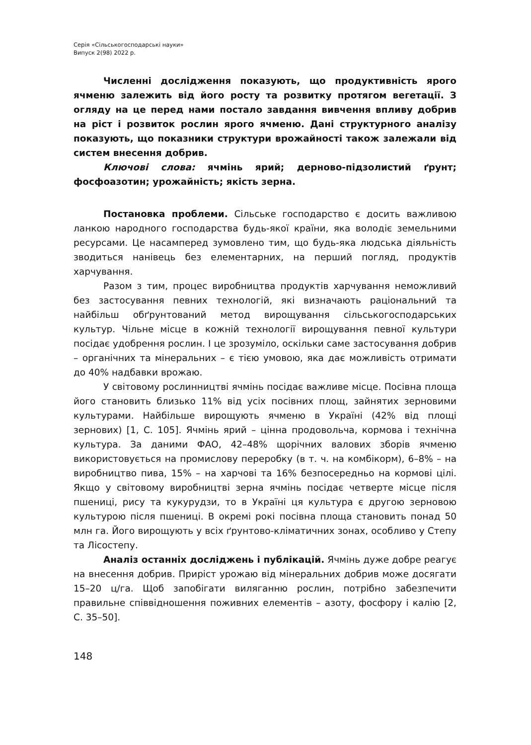Серія «Сільськогосподарські науки»
Випуск 2(98) 2022 р.
Численні дослідження показують, що продуктивність ярого ячменю залежить від його росту та розвитку протягом вегетації. З огляду на це перед нами постало завдання вивчення впливу добрив на ріст і розвиток рослин ярого ячменю. Дані структурного аналізу показують, що показники структури врожайності також залежали від систем внесення добрив.
Ключові слова: ячмінь ярий; дерново-підзолистий ґрунт; фосфоазотин; урожайність; якість зерна.
Постановка проблеми. Сільське господарство є досить важливою ланкою народного господарства будь-якої країни, яка володіє земельними ресурсами. Це насамперед зумовлено тим, що будь-яка людська діяльність зводиться нанівець без елементарних, на перший погляд, продуктів харчування.
Разом з тим, процес виробництва продуктів харчування неможливий без застосування певних технологій, які визначають раціональний та найбільш обґрунтований метод вирощування сільськогосподарських культур. Чільне місце в кожній технології вирощування певної культури посідає удобрення рослин. І це зрозуміло, оскільки саме застосування добрив – органічних та мінеральних – є тією умовою, яка дає можливість отримати до 40% надбавки врожаю.
У світовому рослинництві ячмінь посідає важливе місце. Посівна площа його становить близько 11% від усіх посівних площ, зайнятих зерновими культурами. Найбільше вирощують ячменю в Україні (42% від площі зернових) [1, С. 105]. Ячмінь ярий – цінна продовольча, кормова і технічна культура. За даними ФАО, 42–48% щорічних валових зборів ячменю використовується на промислову переробку (в т. ч. на комбікорм), 6–8% – на виробництво пива, 15% – на харчові та 16% безпосередньо на кормові цілі. Якщо у світовому виробництві зерна ячмінь посідає четверте місце після пшениці, рису та кукурудзи, то в Україні ця культура є другою зерновою культурою після пшениці. В окремі рокі посівна площа становить понад 50 млн га. Його вирощують у всіх ґрунтово-кліматичних зонах, особливо у Степу та Лісостепу.
Аналіз останніх досліджень і публікацій. Ячмінь дуже добре реагує на внесення добрив. Приріст урожаю від мінеральних добрив може досягати 15–20 ц/га. Щоб запобігати виляганню рослин, потрібно забезпечити правильне співвідношення поживних елементів – азоту, фосфору і калію [2, С. 35–50].
148